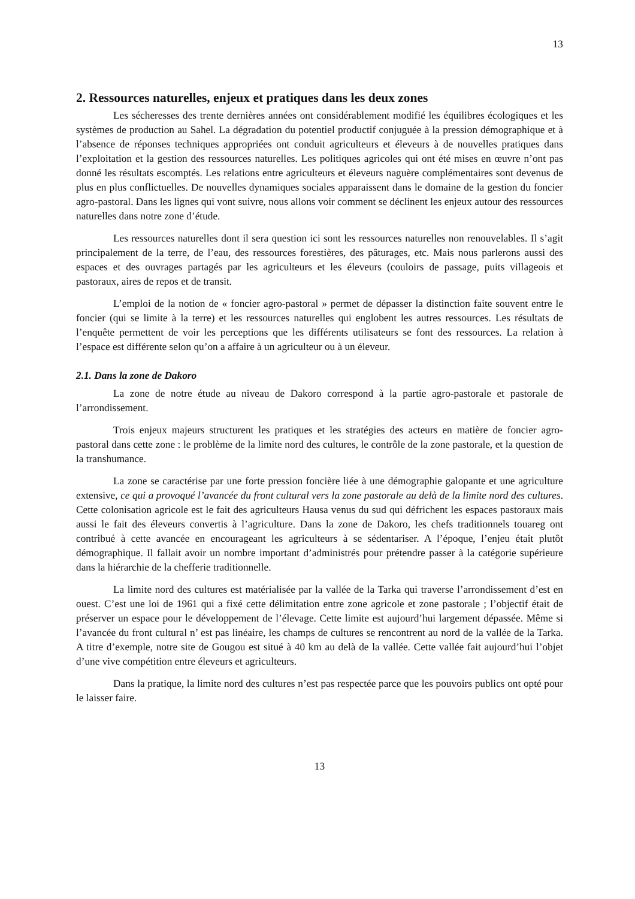13
2. Ressources naturelles, enjeux et pratiques dans les deux zones
Les sécheresses des trente dernières années ont considérablement modifié les équilibres écologiques et les systèmes de production au Sahel. La dégradation du potentiel productif conjuguée à la pression démographique et à l’absence de réponses techniques appropriées ont conduit agriculteurs et éleveurs à de nouvelles pratiques dans l’exploitation et la gestion des ressources naturelles. Les politiques agricoles qui ont été mises en œuvre n’ont pas donné les résultats escomptés. Les relations entre agriculteurs et éleveurs naguère complémentaires sont devenus de plus en plus conflictuelles. De nouvelles dynamiques sociales apparaissent dans le domaine de la gestion du foncier agro-pastoral. Dans les lignes qui vont suivre, nous allons voir comment se déclinent les enjeux autour des ressources naturelles dans notre zone d’étude.
Les ressources naturelles dont il sera question ici sont les ressources naturelles non renouvelables. Il s’agit principalement de la terre, de l’eau, des ressources forestières, des pâturages, etc. Mais nous parlerons aussi des espaces et des ouvrages partagés par les agriculteurs et les éleveurs (couloirs de passage, puits villageois et pastoraux, aires de repos et de transit.
L’emploi de la notion de « foncier agro-pastoral » permet de dépasser la distinction faite souvent entre le foncier (qui se limite à la terre) et les ressources naturelles qui englobent les autres ressources. Les résultats de l’enquête permettent de voir les perceptions que les différents utilisateurs se font des ressources. La relation à l’espace est différente selon qu’on a affaire à un agriculteur ou à un éleveur.
2.1. Dans la zone de Dakoro
La zone de notre étude au niveau de Dakoro correspond à la partie agro-pastorale et pastorale de l’arrondissement.
Trois enjeux majeurs structurent les pratiques et les stratégies des acteurs en matière de foncier agro-pastoral dans cette zone : le problème de la limite nord des cultures, le contrôle de la zone pastorale, et la question de la transhumance.
La zone se caractérise par une forte pression foncière liée à une démographie galopante et une agriculture extensive, ce qui a provoqué l’avancée du front cultural vers la zone pastorale au delà de la limite nord des cultures. Cette colonisation agricole est le fait des agriculteurs Hausa venus du sud qui défrichent les espaces pastoraux mais aussi le fait des éleveurs convertis à l’agriculture. Dans la zone de Dakoro, les chefs traditionnels touareg ont contribué à cette avancée en encourageant les agriculteurs à se sédentariser. A l’époque, l’enjeu était plutôt démographique. Il fallait avoir un nombre important d’administrés pour prétendre passer à la catégorie supérieure dans la hiérarchie de la chefferie traditionnelle.
La limite nord des cultures est matérialisée par la vallée de la Tarka qui traverse l’arrondissement d’est en ouest. C’est une loi de 1961 qui a fixé cette délimitation entre zone agricole et zone pastorale ; l’objectif était de préserver un espace pour le développement de l’élevage. Cette limite est aujourd’hui largement dépassée. Même si l’avancée du front cultural n’ est pas linéaire, les champs de cultures se rencontrent au nord de la vallée de la Tarka. A titre d’exemple, notre site de Gougou est situé à 40 km au delà de la vallée. Cette vallée fait aujourd’hui l’objet d’une vive compétition entre éleveurs et agriculteurs.
Dans la pratique, la limite nord des cultures n’est pas respectée parce que les pouvoirs publics ont opté pour le laisser faire.
13